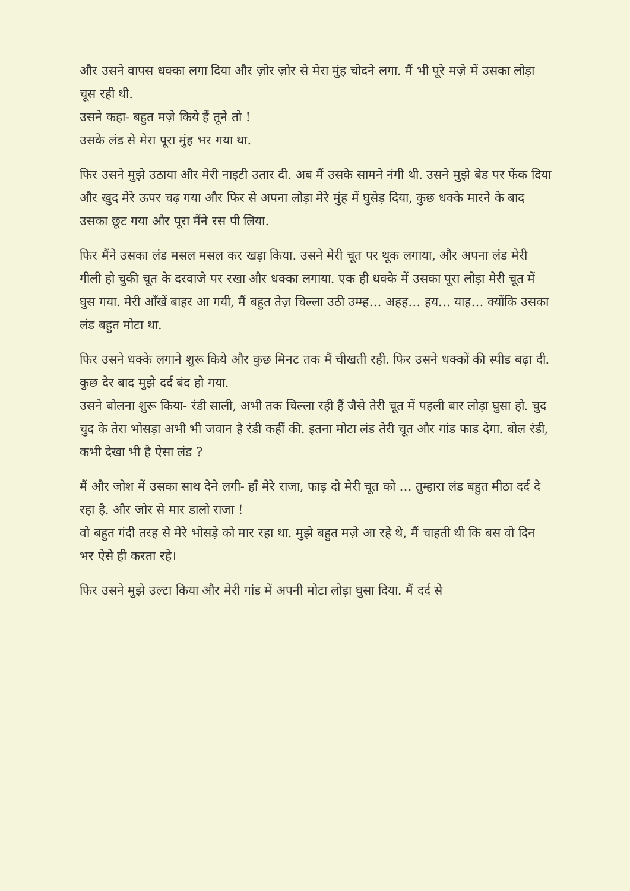और उसने वापस धक्का लगा दिया और ज़ोर ज़ोर से मेरा मुंह चोदने लगा. मैं भी पूरे मज़े में उसका लोड़ा चूस रही थी.
उसने कहा- बहुत मज़े किये हैं तूने तो !
उसके लंड से मेरा पूरा मुंह भर गया था.
फिर उसने मुझे उठाया और मेरी नाइटी उतार दी. अब मैं उसके सामने नंगी थी. उसने मुझे बेड पर फेंक दिया और खुद मेरे ऊपर चढ़ गया और फिर से अपना लोड़ा मेरे मुंह में घुसेड़ दिया, कुछ धक्के मारने के बाद उसका छूट गया और पूरा मैंने रस पी लिया.
फिर मैंने उसका लंड मसल मसल कर खड़ा किया. उसने मेरी चूत पर थूक लगाया, और अपना लंड मेरी गीली हो चुकी चूत के दरवाजे पर रखा और धक्का लगाया. एक ही धक्के में उसका पूरा लोड़ा मेरी चूत में घुस गया. मेरी आँखें बाहर आ गयी, मैं बहुत तेज़ चिल्ला उठी उम्म्ह… अहह… हय… याह… क्योंकि उसका लंड बहुत मोटा था.
फिर उसने धक्के लगाने शुरू किये और कुछ मिनट तक मैं चीखती रही. फिर उसने धक्कों की स्पीड बढ़ा दी. कुछ देर बाद मुझे दर्द बंद हो गया.
उसने बोलना शुरू किया- रंडी साली, अभी तक चिल्ला रही हैं जैसे तेरी चूत में पहली बार लोड़ा घुसा हो. चुद चुद के तेरा भोसड़ा अभी भी जवान है रंडी कहीं की. इतना मोटा लंड तेरी चूत और गांड फाड देगा. बोल रंडी, कभी देखा भी है ऐसा लंड ?
मैं और जोश में उसका साथ देने लगी- हाँ मेरे राजा, फाड़ दो मेरी चूत को … तुम्हारा लंड बहुत मीठा दर्द दे रहा है. और जोर से मार डालो राजा !
वो बहुत गंदी तरह से मेरे भोसड़े को मार रहा था. मुझे बहुत मज़े आ रहे थे, मैं चाहती थी कि बस वो दिन भर ऐसे ही करता रहे।
फिर उसने मुझे उल्टा किया और मेरी गांड में अपनी मोटा लोड़ा घुसा दिया. मैं दर्द से